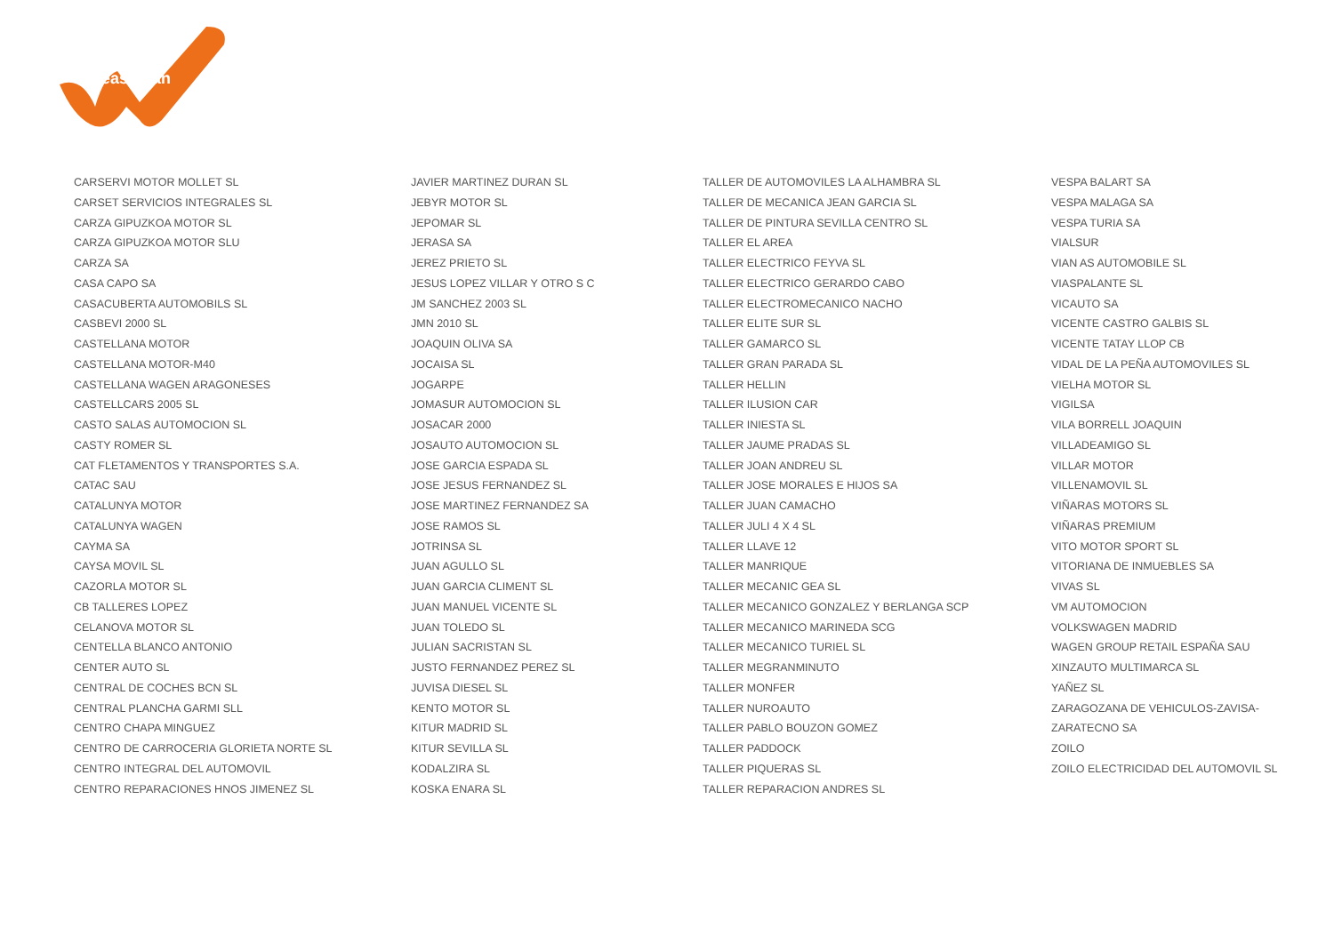LeasePlan
CARSERVI MOTOR MOLLET SL
CARSET SERVICIOS INTEGRALES SL
CARZA GIPUZKOA MOTOR SL
CARZA GIPUZKOA MOTOR SLU
CARZA SA
CASA CAPO SA
CASACUBERTA AUTOMOBILS SL
CASBEVI 2000 SL
CASTELLANA MOTOR
CASTELLANA MOTOR-M40
CASTELLANA WAGEN ARAGONESES
CASTELLCARS 2005 SL
CASTO SALAS AUTOMOCION SL
CASTY ROMER SL
CAT FLETAMENTOS Y TRANSPORTES S.A.
CATAC SAU
CATALUNYA MOTOR
CATALUNYA WAGEN
CAYMA SA
CAYSA MOVIL SL
CAZORLA MOTOR SL
CB TALLERES LOPEZ
CELANOVA MOTOR SL
CENTELLA BLANCO ANTONIO
CENTER AUTO SL
CENTRAL DE COCHES BCN SL
CENTRAL PLANCHA GARMI SLL
CENTRO CHAPA MINGUEZ
CENTRO DE CARROCERIA GLORIETA NORTE SL
CENTRO INTEGRAL DEL AUTOMOVIL
CENTRO REPARACIONES HNOS JIMENEZ SL
JAVIER MARTINEZ DURAN SL
JEBYR MOTOR SL
JEPOMAR SL
JERASA SA
JEREZ PRIETO SL
JESUS LOPEZ VILLAR Y OTRO S C
JM SANCHEZ 2003 SL
JMN 2010 SL
JOAQUIN OLIVA SA
JOCAISA SL
JOGARPE
JOMASUR AUTOMOCION SL
JOSACAR 2000
JOSAUTO AUTOMOCION SL
JOSE GARCIA ESPADA SL
JOSE JESUS FERNANDEZ SL
JOSE MARTINEZ FERNANDEZ SA
JOSE RAMOS SL
JOTRINSA SL
JUAN AGULLO SL
JUAN GARCIA CLIMENT SL
JUAN MANUEL VICENTE SL
JUAN TOLEDO SL
JULIAN SACRISTAN SL
JUSTO FERNANDEZ PEREZ SL
JUVISA DIESEL SL
KENTO MOTOR SL
KITUR MADRID SL
KITUR SEVILLA SL
KODALZIRA SL
KOSKA ENARA SL
TALLER DE AUTOMOVILES LA ALHAMBRA SL
TALLER DE MECANICA JEAN GARCIA SL
TALLER DE PINTURA SEVILLA CENTRO SL
TALLER EL AREA
TALLER ELECTRICO FEYVA SL
TALLER ELECTRICO GERARDO CABO
TALLER ELECTROMECANICO NACHO
TALLER ELITE SUR SL
TALLER GAMARCO SL
TALLER GRAN PARADA SL
TALLER HELLIN
TALLER ILUSION CAR
TALLER INIESTA SL
TALLER JAUME PRADAS SL
TALLER JOAN ANDREU SL
TALLER JOSE MORALES E HIJOS SA
TALLER JUAN CAMACHO
TALLER JULI 4 X 4 SL
TALLER LLAVE 12
TALLER MANRIQUE
TALLER MECANIC GEA SL
TALLER MECANICO GONZALEZ Y BERLANGA SCP
TALLER MECANICO MARINEDA SCG
TALLER MECANICO TURIEL SL
TALLER MEGRANMINUTO
TALLER MONFER
TALLER NUROAUTO
TALLER PABLO BOUZON GOMEZ
TALLER PADDOCK
TALLER PIQUERAS SL
TALLER REPARACION ANDRES SL
VESPA BALART SA
VESPA MALAGA SA
VESPA TURIA SA
VIALSUR
VIAN AS AUTOMOBILE SL
VIASPALANTE SL
VICAUTO SA
VICENTE CASTRO GALBIS SL
VICENTE TATAY LLOP CB
VIDAL DE LA PEÑA AUTOMOVILES SL
VIELHA MOTOR SL
VIGILSA
VILA BORRELL JOAQUIN
VILLADEAMIGO SL
VILLAR MOTOR
VILLENAMOVIL SL
VIÑARAS MOTORS SL
VIÑARAS PREMIUM
VITO MOTOR SPORT SL
VITORIANA DE INMUEBLES SA
VIVAS SL
VM AUTOMOCION
VOLKSWAGEN MADRID
WAGEN GROUP RETAIL ESPAÑA SAU
XINZAUTO MULTIMARCA SL
YAÑEZ SL
ZARAGOZANA DE VEHICULOS-ZAVISA-
ZARATECNO SA
ZOILO
ZOILO ELECTRICIDAD DEL AUTOMOVIL SL